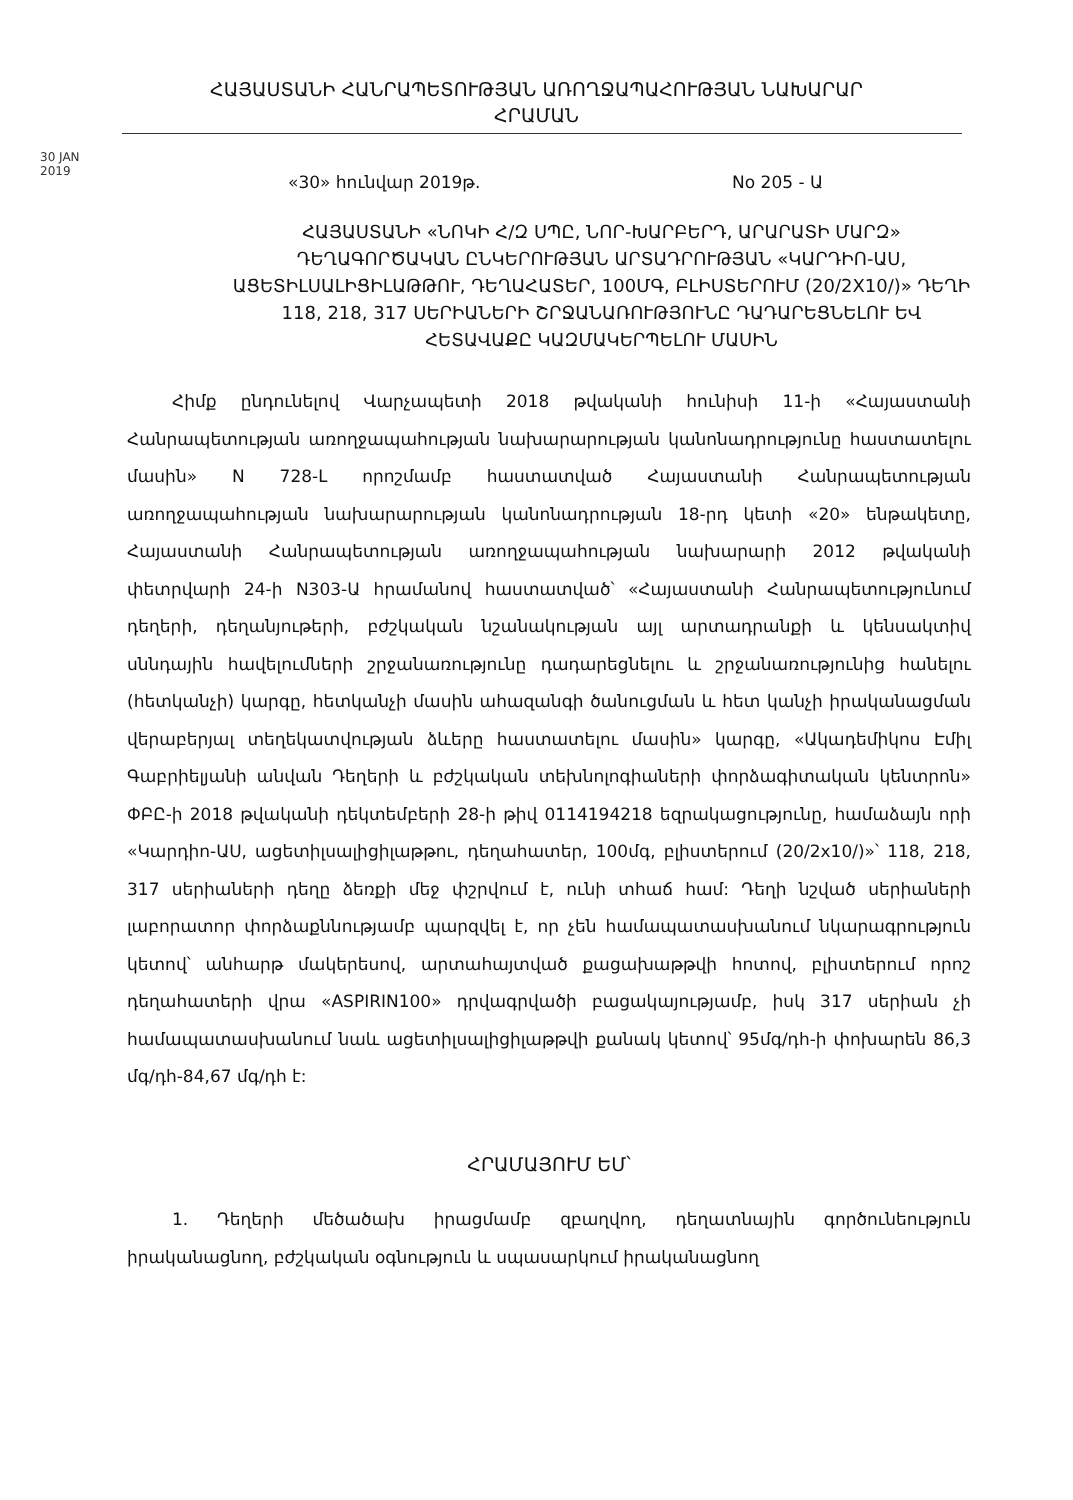ՀԱՅԱՍՏԱՆԻ ՀԱՆՐԱՊԵՏՈՒԹՅԱՆ ԱՌՈՂՋԱՊԱՀՈՒԹՅԱՆ ՆԱԽԱՐԱՐ
ՀՐԱՄԱՆ
30 JAN 2019
«30» հունվար 2019թ. No 205 - Ա
ՀԱՅԱՍՏԱՆԻ «ՆՈԿԻ Հ/Զ ՍՊԸ, ՆՈՐ-ԽԱՐԲԵՐԴ, ԱՐԱՐԱՏԻ ՄԱՐԶ» ԴԵՂԱԳՈՐԾԱԿԱՆ ԸՆԿԵՐՈՒԹՅԱՆ ԱՐՏԱԴՐՈՒԹՅԱՆ «ԿԱՐԴԻՈ-ԱՍ, ԱՑԵՏԻԼՍԱԼԻՑԻԼԱԹԹՈՒ, ԴԵՂԱՀԱՏԵՐ, 100ՄԳ, ԲԼԻՍՏԵՐՈՒՄ (20/2X10/)» ԴԵՂԻ 118, 218, 317 ՍԵՐԻԱՆԵՐԻ ՇՐՋԱՆԱՌՈՒԹՅՈՒՆԸ ԴԱԴԱՐԵՑՆԵԼՈՒ ԵՎ ՀԵՏԱՎԱՔԸ ԿԱԶՄԱԿԵՐՊԵԼՈՒ ՄԱՍԻՆ
Հիմք ընդունելով Վարչապետի 2018 թվականի հունիսի 11-ի «Հայաստանի Հանրապետության առողջապահության նախարարության կանոնադրությունը հաստատելու մասին» N 728-Լ որոշմամբ հաստատված Հայաստանի Հանրապետության առողջապահության նախարարության կանոնադրության 18-րդ կետի «20» ենթակետը, Հայաստանի Հանրապետության առողջապահության նախարարի 2012 թվականի փետրվարի 24-ի N303-Ա հրամանով հաստատված՝ «Հայաստանի Հանրապետությունում դեղերի, դեղանյութերի, բժշկական նշանակության այլ արտադրանքի և կենսակտիվ սննդային հավելումների շրջանառությունը դադարեցնելու և շրջանառությունից հանելու (հետկանչի) կարգը, հետկանչի մասին ահազանգի ծանուցման և հետ կանչի իրականացման վերաբերյալ տեղեկատվության ձևերը հաստատելու մասին» կարգը, «Ակադեմիկոս Էմիլ Գաբրիելյանի անվան Դեղերի և բժշկական տեխնոլոգիաների փորձագիտական կենտրոն» ՓԲԸ-ի 2018 թվականի դեկտեմբերի 28-ի թիվ 0114194218 եզրակացությունը, համաձայն որի «Կարդիո-ԱՍ, ացետիլսալիցիլաթթու, դեղահատեր, 100մգ, բլիստերում (20/2x10/)»՝ 118, 218, 317 սերիաների դեղը ձեռքի մեջ փշրվում է, ունի տհաճ համ: Դեղի նշված սերիաների լաբորատոր փորձաքննությամբ պարզվել է, որ չեն համապատասխանում նկարագրություն կետով՝ անհարթ մակերեսով, արտահայտված քացախաթթվի հոտով, բլիստերում որոշ դեղահատերի վրա «ASPIRIN100» դրվագրվածի բացակայությամբ, իսկ 317 սերիան չի համապատասխանում նաև ացետիլսալիցիլաթթվի քանակ կետով՝ 95մգ/դհ-ի փոխարեն 86,3 մգ/դհ-84,67 մգ/դհ է:
ՀՐԱՄԱՅՈՒՄ ԵՄ՝
1. Դեղերի մեծածախ իրացմամբ զբաղվող, դեղատնային գործունեություն իրականացնող, բժշկական օգնություն և սպասարկում իրականացնող